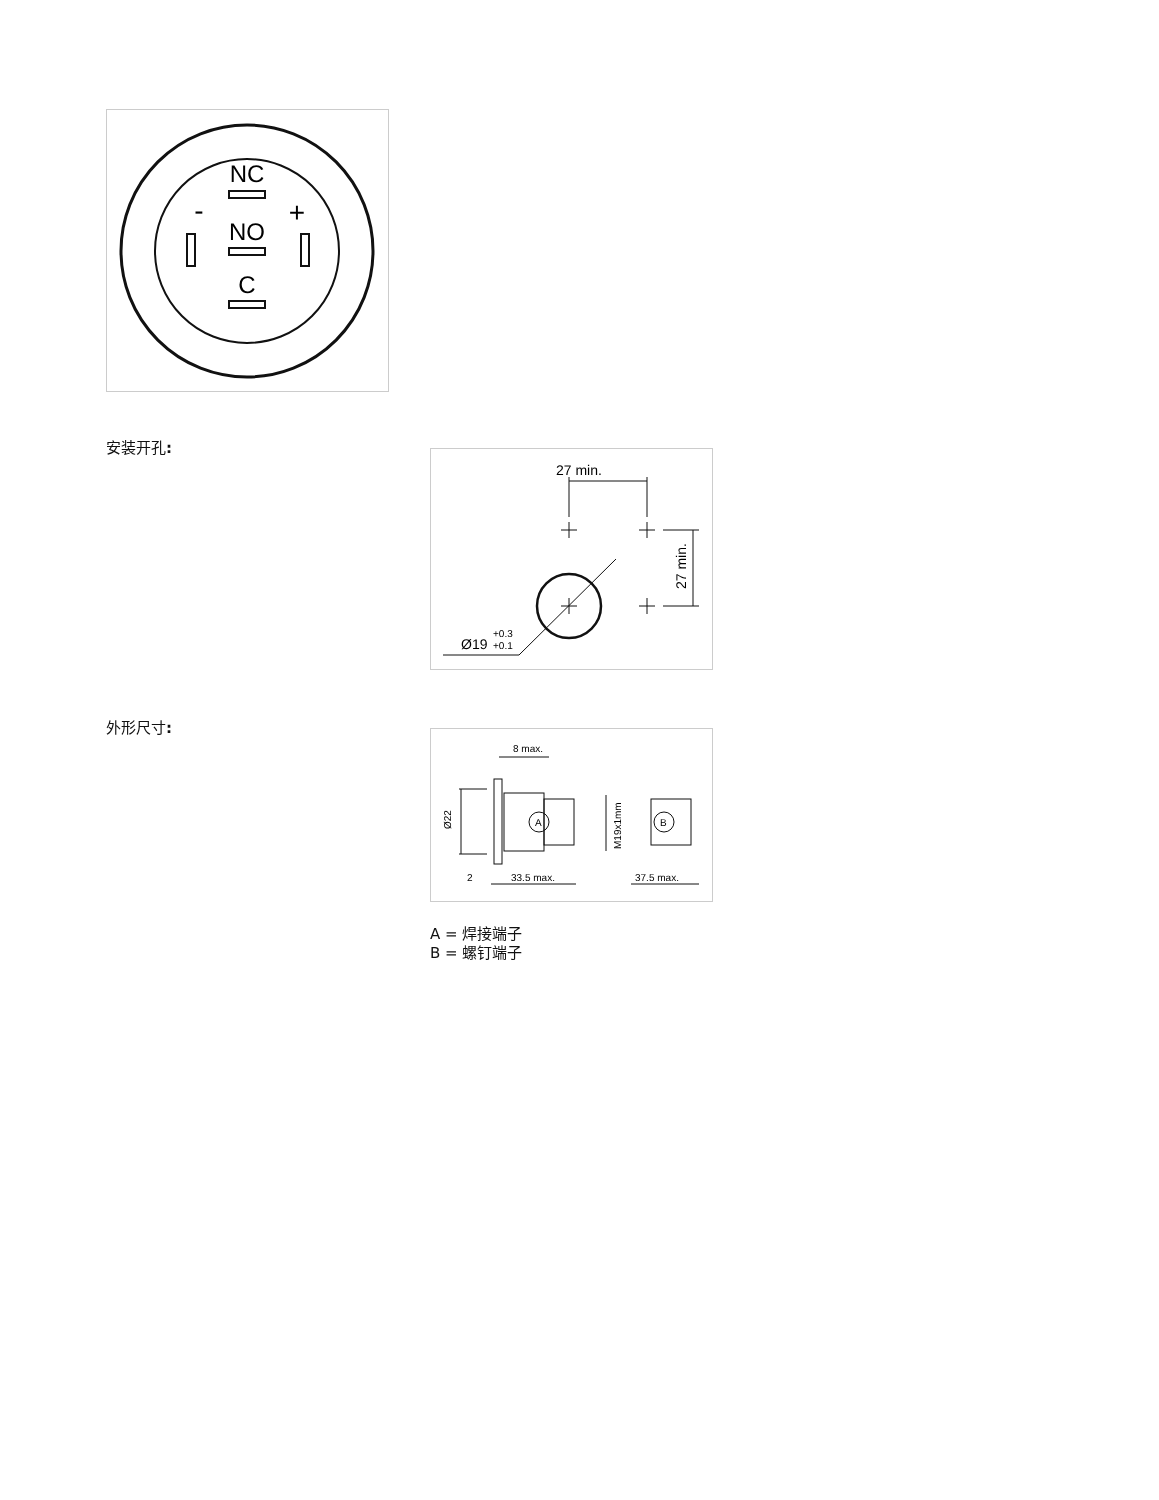NC
NO
C
-
+
安装开孔:
27 min.
27 min.
Ø19
+0.3
+0.1
外形尺寸:
8 max.
A
B
Ø22
M19x1mm
2
33.5 max.
37.5 max.
A = 焊接端子
B = 螺钉端子